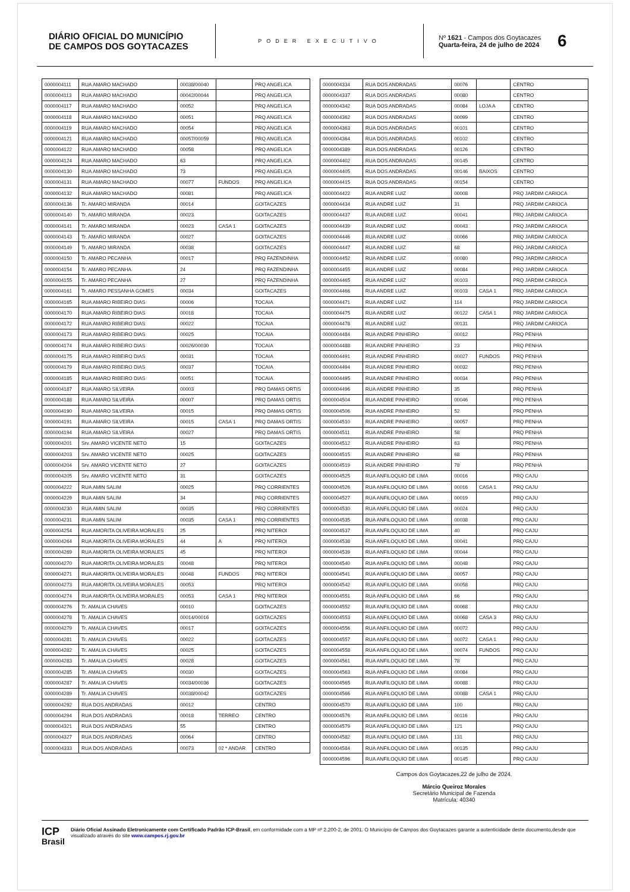DIÁRIO OFICIAL DO MUNICÍPIO
DE CAMPOS DOS GOYTACAZES
PODER EXECUTIVO
Nº 1621 - Campos dos Goytacazes
Quarta-feira, 24 de julho de 2024
6
| 0000004111 | RUA AMARO MACHADO | 00038/00040 | | PRQ ANGELICA |
| 0000004113 | RUA AMARO MACHADO | 00042/00044 | | PRQ ANGELICA |
| 0000004117 | RUA AMARO MACHADO | 00052 | | PRQ ANGELICA |
| 0000004118 | RUA AMARO MACHADO | 00051 | | PRQ ANGELICA |
| 0000004119 | RUA AMARO MACHADO | 00054 | | PRQ ANGELICA |
| 0000004121 | RUA AMARO MACHADO | 00057/00059 | | PRQ ANGELICA |
| 0000004122 | RUA AMARO MACHADO | 00058 | | PRQ ANGELICA |
| 0000004124 | RUA AMARO MACHADO | 63 | | PRQ ANGELICA |
| 0000004130 | RUA AMARO MACHADO | 73 | | PRQ ANGELICA |
| 0000004131 | RUA AMARO MACHADO | 00077 | FUNDOS | PRQ ANGELICA |
| 0000004132 | RUA AMARO MACHADO | 00081 | | PRQ ANGELICA |
| 0000004136 | Tr. AMARO MIRANDA | 00014 | | GOITACAZES |
| 0000004140 | Tr. AMARO MIRANDA | 00023 | | GOITACAZES |
| 0000004141 | Tr. AMARO MIRANDA | 00023 | CASA 1 | GOITACAZES |
| 0000004143 | Tr. AMARO MIRANDA | 00027 | | GOITACAZES |
| 0000004149 | Tr. AMARO MIRANDA | 00038 | | GOITACAZES |
| 0000004150 | Tr. AMARO PECANHA | 00017 | | PRQ FAZENDINHA |
| 0000004154 | Tr. AMARO PECANHA | 24 | | PRQ FAZENDINHA |
| 0000004155 | Tr. AMARO PECANHA | 27 | | PRQ FAZENDINHA |
| 0000004161 | Tr. AMARO PESSANHA GOMES | 00034 | | GOITACAZES |
| 0000004165 | RUA AMARO RIBEIRO DIAS | 00006 | | TOCAIA |
| 0000004170 | RUA AMARO RIBEIRO DIAS | 00018 | | TOCAIA |
| 0000004172 | RUA AMARO RIBEIRO DIAS | 00022 | | TOCAIA |
| 0000004173 | RUA AMARO RIBEIRO DIAS | 00025 | | TOCAIA |
| 0000004174 | RUA AMARO RIBEIRO DIAS | 00026/00030 | | TOCAIA |
| 0000004175 | RUA AMARO RIBEIRO DIAS | 00031 | | TOCAIA |
| 0000004179 | RUA AMARO RIBEIRO DIAS | 00037 | | TOCAIA |
| 0000004185 | RUA AMARO RIBEIRO DIAS | 00051 | | TOCAIA |
| 0000004187 | RUA AMARO SILVEIRA | 00003 | | PRQ DAMAS ORTIS |
| 0000004188 | RUA AMARO SILVEIRA | 00007 | | PRQ DAMAS ORTIS |
| 0000004190 | RUA AMARO SILVEIRA | 00015 | | PRQ DAMAS ORTIS |
| 0000004191 | RUA AMARO SILVEIRA | 00015 | CASA 1 | PRQ DAMAS ORTIS |
| 0000004194 | RUA AMARO SILVEIRA | 00027 | | PRQ DAMAS ORTIS |
| 0000004201 | Srv. AMARO VICENTE NETO | 15 | | GOITACAZES |
| 0000004203 | Srv. AMARO VICENTE NETO | 00025 | | GOITACAZES |
| 0000004204 | Srv. AMARO VICENTE NETO | 27 | | GOITACAZES |
| 0000004205 | Srv. AMARO VICENTE NETO | 31 | | GOITACAZES |
| 0000004222 | RUA AMIN SALIM | 00025 | | PRQ CORRIENTES |
| 0000004229 | RUA AMIN SALIM | 34 | | PRQ CORRIENTES |
| 0000004230 | RUA AMIN SALIM | 00035 | | PRQ CORRIENTES |
| 0000004231 | RUA AMIN SALIM | 00035 | CASA 1 | PRQ CORRIENTES |
| 0000004254 | RUA AMORITA OLIVEIRA MORALES | 25 | | PRQ NITEROI |
| 0000004264 | RUA AMORITA OLIVEIRA MORALES | 44 | A | PRQ NITEROI |
| 0000004269 | RUA AMORITA OLIVEIRA MORALES | 45 | | PRQ NITEROI |
| 0000004270 | RUA AMORITA OLIVEIRA MORALES | 00048 | | PRQ NITEROI |
| 0000004271 | RUA AMORITA OLIVEIRA MORALES | 00048 | FUNDOS | PRQ NITEROI |
| 0000004273 | RUA AMORITA OLIVEIRA MORALES | 00053 | | PRQ NITEROI |
| 0000004274 | RUA AMORITA OLIVEIRA MORALES | 00053 | CASA 1 | PRQ NITEROI |
| 0000004276 | Tr. AMALIA CHAVES | 00010 | | GOITACAZES |
| 0000004278 | Tr. AMALIA CHAVES | 00014/00016 | | GOITACAZES |
| 0000004279 | Tr. AMALIA CHAVES | 00017 | | GOITACAZES |
| 0000004281 | Tr. AMALIA CHAVES | 00022 | | GOITACAZES |
| 0000004282 | Tr. AMALIA CHAVES | 00025 | | GOITACAZES |
| 0000004283 | Tr. AMALIA CHAVES | 00028 | | GOITACAZES |
| 0000004285 | Tr. AMALIA CHAVES | 00030 | | GOITACAZES |
| 0000004287 | Tr. AMALIA CHAVES | 00034/00036 | | GOITACAZES |
| 0000004289 | Tr. AMALIA CHAVES | 00038/00042 | | GOITACAZES |
| 0000004292 | RUA DOS ANDRADAS | 00012 | | CENTRO |
| 0000004294 | RUA DOS ANDRADAS | 00018 | TERREO | CENTRO |
| 0000004321 | RUA DOS ANDRADAS | 55 | | CENTRO |
| 0000004327 | RUA DOS ANDRADAS | 00064 | | CENTRO |
| 0000004333 | RUA DOS ANDRADAS | 00073 | 02 * ANDAR | CENTRO |
| 0000004334 | RUA DOS ANDRADAS | 00076 | | CENTRO |
| 0000004337 | RUA DOS ANDRADAS | 00080 | | CENTRO |
| 0000004342 | RUA DOS ANDRADAS | 00084 | LOJA A | CENTRO |
| 0000004362 | RUA DOS ANDRADAS | 00099 | | CENTRO |
| 0000004363 | RUA DOS ANDRADAS | 00101 | | CENTRO |
| 0000004364 | RUA DOS ANDRADAS | 00102 | | CENTRO |
| 0000004389 | RUA DOS ANDRADAS | 00126 | | CENTRO |
| 0000004402 | RUA DOS ANDRADAS | 00145 | | CENTRO |
| 0000004405 | RUA DOS ANDRADAS | 00146 | BAIXOS | CENTRO |
| 0000004415 | RUA DOS ANDRADAS | 00154 | | CENTRO |
| 0000004422 | RUA ANDRE LUIZ | 00008 | | PRQ JARDIM CARIOCA |
| 0000004434 | RUA ANDRE LUIZ | 31 | | PRQ JARDIM CARIOCA |
| 0000004437 | RUA ANDRE LUIZ | 00041 | | PRQ JARDIM CARIOCA |
| 0000004439 | RUA ANDRE LUIZ | 00043 | | PRQ JARDIM CARIOCA |
| 0000004446 | RUA ANDRE LUIZ | 00066 | | PRQ JARDIM CARIOCA |
| 0000004447 | RUA ANDRE LUIZ | 68 | | PRQ JARDIM CARIOCA |
| 0000004452 | RUA ANDRE LUIZ | 00080 | | PRQ JARDIM CARIOCA |
| 0000004455 | RUA ANDRE LUIZ | 00084 | | PRQ JARDIM CARIOCA |
| 0000004465 | RUA ANDRE LUIZ | 00103 | | PRQ JARDIM CARIOCA |
| 0000004466 | RUA ANDRE LUIZ | 00103 | CASA 1 | PRQ JARDIM CARIOCA |
| 0000004471 | RUA ANDRE LUIZ | 114 | | PRQ JARDIM CARIOCA |
| 0000004475 | RUA ANDRE LUIZ | 00122 | CASA 1 | PRQ JARDIM CARIOCA |
| 0000004478 | RUA ANDRE LUIZ | 00131 | | PRQ JARDIM CARIOCA |
| 0000004484 | RUA ANDRE PINHEIRO | 00012 | | PRQ PENHA |
| 0000004488 | RUA ANDRE PINHEIRO | 23 | | PRQ PENHA |
| 0000004491 | RUA ANDRE PINHEIRO | 00027 | FUNDOS | PRQ PENHA |
| 0000004494 | RUA ANDRE PINHEIRO | 00032 | | PRQ PENHA |
| 0000004495 | RUA ANDRE PINHEIRO | 00034 | | PRQ PENHA |
| 0000004496 | RUA ANDRE PINHEIRO | 35 | | PRQ PENHA |
| 0000004504 | RUA ANDRE PINHEIRO | 00046 | | PRQ PENHA |
| 0000004506 | RUA ANDRE PINHEIRO | 52 | | PRQ PENHA |
| 0000004510 | RUA ANDRE PINHEIRO | 00057 | | PRQ PENHA |
| 0000004511 | RUA ANDRE PINHEIRO | 58 | | PRQ PENHA |
| 0000004512 | RUA ANDRE PINHEIRO | 63 | | PRQ PENHA |
| 0000004515 | RUA ANDRE PINHEIRO | 68 | | PRQ PENHA |
| 0000004519 | RUA ANDRE PINHEIRO | 78 | | PRQ PENHA |
| 0000004525 | RUA ANFILOQUIO DE LIMA | 00016 | | PRQ CAJU |
| 0000004526 | RUA ANFILOQUIO DE LIMA | 00016 | CASA 1 | PRQ CAJU |
| 0000004527 | RUA ANFILOQUIO DE LIMA | 00019 | | PRQ CAJU |
| 0000004530 | RUA ANFILOQUIO DE LIMA | 00024 | | PRQ CAJU |
| 0000004535 | RUA ANFILOQUIO DE LIMA | 00038 | | PRQ CAJU |
| 0000004537 | RUA ANFILOQUIO DE LIMA | 40 | | PRQ CAJU |
| 0000004538 | RUA ANFILOQUIO DE LIMA | 00041 | | PRQ CAJU |
| 0000004539 | RUA ANFILOQUIO DE LIMA | 00044 | | PRQ CAJU |
| 0000004540 | RUA ANFILOQUIO DE LIMA | 00048 | | PRQ CAJU |
| 0000004541 | RUA ANFILOQUIO DE LIMA | 00057 | | PRQ CAJU |
| 0000004542 | RUA ANFILOQUIO DE LIMA | 00058 | | PRQ CAJU |
| 0000004551 | RUA ANFILOQUIO DE LIMA | 66 | | PRQ CAJU |
| 0000004552 | RUA ANFILOQUIO DE LIMA | 00068 | | PRQ CAJU |
| 0000004553 | RUA ANFILOQUIO DE LIMA | 00068 | CASA 3 | PRQ CAJU |
| 0000004556 | RUA ANFILOQUIO DE LIMA | 00072 | | PRQ CAJU |
| 0000004557 | RUA ANFILOQUIO DE LIMA | 00072 | CASA 1 | PRQ CAJU |
| 0000004558 | RUA ANFILOQUIO DE LIMA | 00074 | FUNDOS | PRQ CAJU |
| 0000004561 | RUA ANFILOQUIO DE LIMA | 78 | | PRQ CAJU |
| 0000004563 | RUA ANFILOQUIO DE LIMA | 00084 | | PRQ CAJU |
| 0000004565 | RUA ANFILOQUIO DE LIMA | 00088 | | PRQ CAJU |
| 0000004566 | RUA ANFILOQUIO DE LIMA | 00088 | CASA 1 | PRQ CAJU |
| 0000004570 | RUA ANFILOQUIO DE LIMA | 100 | | PRQ CAJU |
| 0000004576 | RUA ANFILOQUIO DE LIMA | 00116 | | PRQ CAJU |
| 0000004579 | RUA ANFILOQUIO DE LIMA | 121 | | PRQ CAJU |
| 0000004582 | RUA ANFILOQUIO DE LIMA | 131 | | PRQ CAJU |
| 0000004584 | RUA ANFILOQUIO DE LIMA | 00135 | | PRQ CAJU |
| 0000004596 | RUA ANFILOQUIO DE LIMA | 00145 | | PRQ CAJU |
Campos dos Goytacazes,22 de julho de 2024.
Márcio Queiroz Morales
Secretário Municipal de Fazenda
Matrícula: 40340
ICP
Brasil
Diário Oficial Assinado Eletronicamente com Certificado Padrão ICP-Brasil, em conformidade com a MP nº 2.200-2, de 2001. O Município de Campos dos Goytacazes garante a autenticidade deste documento,desde que visualizado através do site www.campos.rj.gov.br